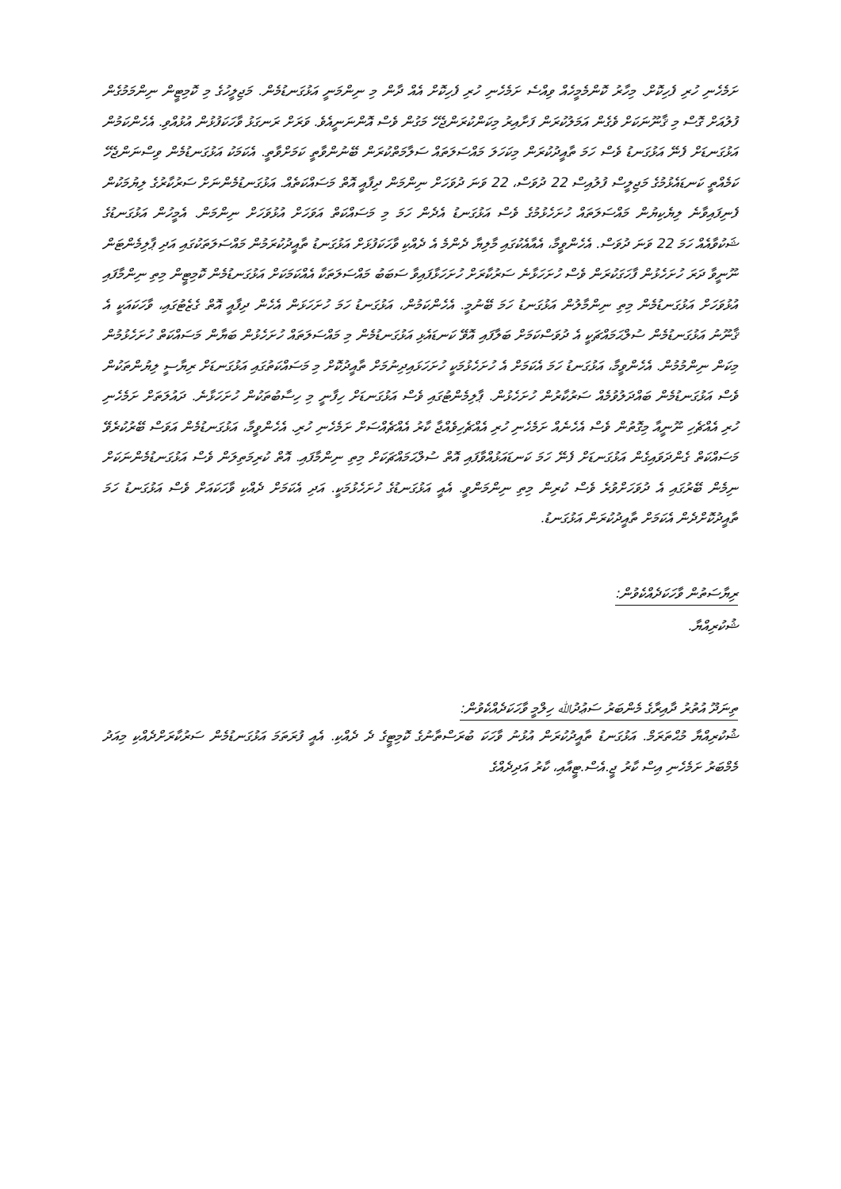ށަމެހެނި ހުރި ފެހިކޮށް. މިހާރު ކޮންމެމީހެއް ވިއްސެ ށަމެހެނި ހުރި ފެހިކޮށް އެއް ދާން މި ނިންމަނީ އަޅުގަނޑުމެން. މަޖިލީހުގެ މި ކޮމިޓީން ނިންމަމުގެން ފުލުއަށް ގޮސް މި ޤާނޫނަކަށް ވެގެން އަމަލުކުރަން ފަށާއިރު މިކަންކުރަންޖެހޭ މަގުން ވެސް އޮންނަނީއެވެ. ވަރަށް ރަނގަޅު ވާހަކަފުޅުން އުޅުއްވި. އެހެންކަމުން އަޅުގަނޑަށް ފެނޭ އަޅުގަނޑު ވެސް ހަމަ ތާއީދުކުރަން މިކަހަލަ މައްސަލަތައް ސަލާމަތްކުރަން ބޭނުންވާތީ ކަމަށްވާތީ. އެކަމަކު އަޅުގަނޑުމެން ވިސްނަންޖެހޭ ކަމެއްތީ ކަނޑައެޅުމުގެ މަޖިލީސް ފުލުއިސް 22 ދުވަސް، 22 ވަނަ ދުވަހަށް ނިންމަން ދިފާއީ އޮތް މަސައްކަތެއް. އަޅުގަނޑުމެންނަށް ސަރުކާރުގެ ލިޔުމަކުން ފެނިފައިވާނެ ލިޔެކިޔުން މައްސަލަތައް ހުށަހެޅުމުގެ ވެސް އަޅުގަނޑު އެދެން ހަމަ މި މަސައްކަތް އަވަހަށް އުޅުވަހަށް ނިންމަން. އެމީހުން އަޅުގަނޑުގެ ޝަކުވާއެއް ހަމަ 22 ވަނަ ދުވަސް. އެހެންވީމާ، އެއާއެކުގައި މާލިޔާ ދެންމެ އެ ދެއްކި ވާހަކަފުޅަށް އަޅުގަނޑު ތާއީދުކުރަމުން މައްސަލަތަކުގައި އަދި ޕާލިމެންޓަން ނޫނީވާ ދަރަ ހުށަހެޅުން ފާހަގަކުރަން ވެސް ހުށަހަޅާނެ ސަރުކާރަށް ހުށަހަޅާފައިވާ ސަބަބު މައްސަލަތަކާ އެއްކަމަކަށް އަޅުގަނޑުމެން ކޮމިޓީން މިތި ނިންމާފައި އުޅުވަހަށް އަޅުގަނޑުމެން މިތި ނިންމާލުން އަޅުގަނޑު ހަމަ ބޭނުމީ. އެހެންކަމުން، އަޅުގަނޑު ހަމަ ހުށަހަޅަން އެހެން ދިފާއީ އޮތް ގެޒެޓުގައި، ވާހަކައަކީ އެ ޤާނޫނު އަޅުގަނޑުމެން ސުލްޙަމައްޗަކީ އެ ދުވަސްކަމަށް ބަލާފައި އޮވޭ ކަނޑައެޅި އަޅުގަނޑުމެން މި މައްސަލަތައް ހުށަހެޅުން ބަޔާން މަސައްކަތް ހުށަހެޅުމުން މިކަން ނިންމުމުން. އެހެންވީމާ، އަޅުގަނޑު ހަމަ އެކަމަށް އެ ހުށަހެޅުމަކީ ހުށަހަޅައިދިނުމަށް ތާއީދުކޮށް މި މަސައްކަތުގައި އަޅުގަނޑަށް ރިޔާސީ ލިޔުންތަކުން ވެސް އަޅުގަނޑުމެން ބައްދަލުވުމެއް ސަރުކާރުން ހުށަހެޅުން. ޕާލިމެންޓުގައި ވެސް އަޅުގަނޑަށް ހިފާނީ މި ހިސާބުތަކުން ހުށަހަޅާނެ. ދައުލަތަށް ށަމެހެނި ހުރި އެއްޗެހި ނޫނީއާ މިގޮތުން ވެސް އެހެނެއް ށަމެހެނި ހުރި އެއްޗެހިވެއްޖާ ކާރު އެއްޗެއްސަށް ށަމެހެނި ހުރި. އެހެންވީމާ، އަޅުގަނޑުމެން އަވަސް ބޭރުކުރެވޭ މަސައްކަތް ގެންދަވައިގެން އަޅުގަނޑަށް ފެނޭ ހަމަ ކަނޑައަޅުއްވާފައި އޮތް ސުލްޙަމައްޗަކަށް މިތި ނިންމާފައި. އޮތް ކުރިމަތިލަން ވެސް އަޅުގަނޑުމެންނަކަށް ނިމެން ބޭރުގައި އެ ދުވަހަށްވުރެ ވެސް ކުރިން މިތި ނިންމަންވީ. އެއީ އަޅުގަނޑުގެ ހުށަހެޅުމަކީ. އަދި އެކަމަށް ދެއްކި ވާހަކައަށް ވެސް އަޅުގަނޑު ހަމަ ތާއީދުކޮށްދެން އެކަމަށް ތާއީދުކުރަން އަޅުގަނޑު.
ރިޔާސަތުން ވާހަކަދެއްކެވުން:
ޝުކުރިއްޔާ.
ތިނަދޫ އުތުރު ދާއިރާގެ މެންބަރު ސަޢުދުﷲ ހިލްމީ ވާހަކަދެއްކެވުން:
ޝުކުރިއްޔާ މުޙްތަރަމް. އަޅުގަނޑު ތާއީދުކުރަން އުޅުނު ވާހަކަ ބުރަސްތާނުގެ ކޮމިޓީގެ ދެ ދެއްކި. އެއީ ފުރަތަމަ އަޅުގަނޑުމެން ސަރުކާރަށްދެއްކި މިއަދު މެމްބަރު ށަމެހެނި އިސް ކާރު ޖީ.އެސް.ޓީއާއި، ކާރު އަދިދެއްގެ